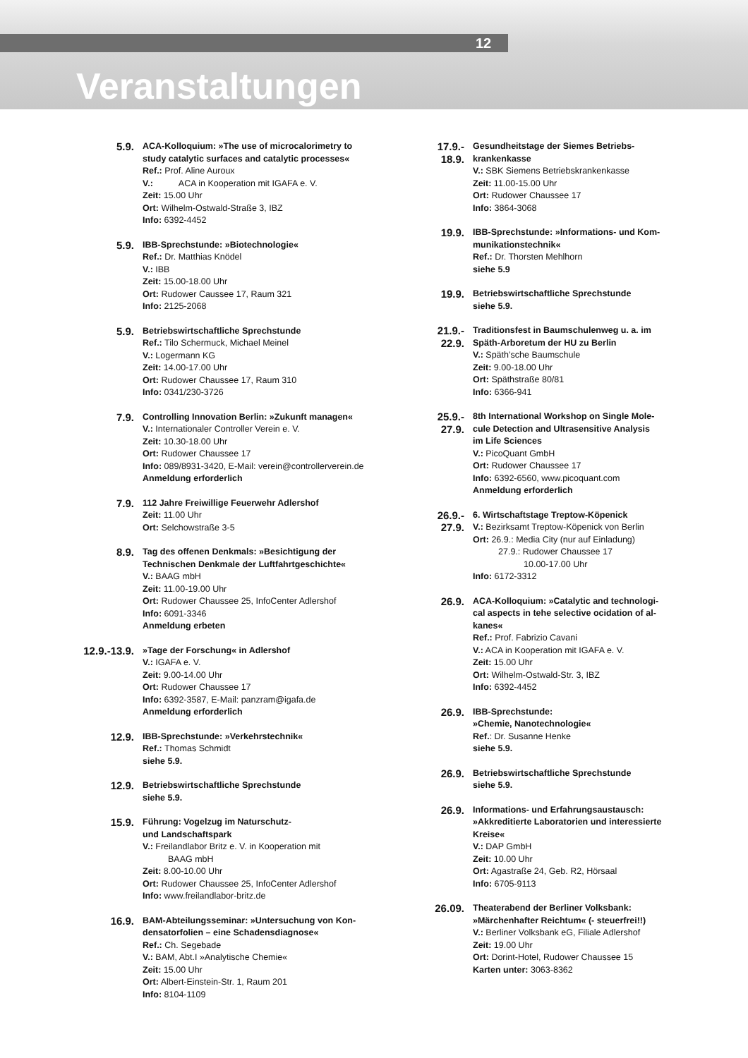12
Veranstaltungen
5.9.
ACA-Kolloquium: »The use of microcalorimetry to
study catalytic surfaces and catalytic processes«
Ref.: Prof. Aline Auroux
V.: ACA in Kooperation mit IGAFA e. V.
Zeit: 15.00 Uhr
Ort: Wilhelm-Ostwald-Straße 3, IBZ
Info: 6392-4452
5.9.
IBB-Sprechstunde: »Biotechnologie«
Ref.: Dr. Matthias Knödel
V.: IBB
Zeit: 15.00-18.00 Uhr
Ort: Rudower Caussee 17, Raum 321
Info: 2125-2068
5.9.
Betriebswirtschaftliche Sprechstunde
Ref.: Tilo Schermuck, Michael Meinel
V.: Logermann KG
Zeit: 14.00-17.00 Uhr
Ort: Rudower Chaussee 17, Raum 310
Info: 0341/230-3726
7.9.
Controlling Innovation Berlin: »Zukunft managen«
V.: Internationaler Controller Verein e. V.
Zeit: 10.30-18.00 Uhr
Ort: Rudower Chaussee 17
Info: 089/8931-3420, E-Mail: verein@controllerverein.de
Anmeldung erforderlich
7.9.
112 Jahre Freiwillige Feuerwehr Adlershof
Zeit: 11.00 Uhr
Ort: Selchowstraße 3-5
8.9.
Tag des offenen Denkmals: »Besichtigung der
Technischen Denkmale der Luftfahrtgeschichte«
V.: BAAG mbH
Zeit: 11.00-19.00 Uhr
Ort: Rudower Chaussee 25, InfoCenter Adlershof
Info: 6091-3346
Anmeldung erbeten
12.9.-13.9.
»Tage der Forschung« in Adlershof
V.: IGAFA e. V.
Zeit: 9.00-14.00 Uhr
Ort: Rudower Chaussee 17
Info: 6392-3587, E-Mail: panzram@igafa.de
Anmeldung erforderlich
12.9.
IBB-Sprechstunde: »Verkehrstechnik«
Ref.: Thomas Schmidt
siehe 5.9.
12.9.
Betriebswirtschaftliche Sprechstunde
siehe 5.9.
15.9.
Führung: Vogelzug im Naturschutz-
und Landschaftspark
V.: Freilandlabor Britz e. V. in Kooperation mit
BAAG mbH
Zeit: 8.00-10.00 Uhr
Ort: Rudower Chaussee 25, InfoCenter Adlershof
Info: www.freilandlabor-britz.de
16.9.
BAM-Abteilungsseminar: »Untersuchung von Kon-
densatorfolien – eine Schadensdiagnose«
Ref.: Ch. Segebade
V.: BAM, Abt.I »Analytische Chemie«
Zeit: 15.00 Uhr
Ort: Albert-Einstein-Str. 1, Raum 201
Info: 8104-1109
17.9.-
18.9.
Gesundheitstage der Siemes Betriebs-
krankenkasse
V.: SBK Siemens Betriebskrankenkasse
Zeit: 11.00-15.00 Uhr
Ort: Rudower Chaussee 17
Info: 3864-3068
19.9.
IBB-Sprechstunde: »Informations- und Kom-
munikationstechnik«
Ref.: Dr. Thorsten Mehlhorn
siehe 5.9
19.9.
Betriebswirtschaftliche Sprechstunde
siehe 5.9.
21.9.-
22.9.
Traditionsfest in Baumschulenweg u. a. im
Späth-Arboretum der HU zu Berlin
V.: Späth’sche Baumschule
Zeit: 9.00-18.00 Uhr
Ort: Späthstraße 80/81
Info: 6366-941
25.9.-
27.9.
8th International Workshop on Single Mole-
cule Detection and Ultrasensitive Analysis
im Life Sciences
V.: PicoQuant GmbH
Ort: Rudower Chaussee 17
Info: 6392-6560, www.picoquant.com
Anmeldung erforderlich
26.9.-
27.9.
6. Wirtschaftstage Treptow-Köpenick
V.: Bezirksamt Treptow-Köpenick von Berlin
Ort: 26.9.: Media City (nur auf Einladung)
27.9.: Rudower Chaussee 17
10.00-17.00 Uhr
Info: 6172-3312
26.9.
ACA-Kolloquium: »Catalytic and technologi-
cal aspects in tehe selective ocidation of al-
kanes«
Ref.: Prof. Fabrizio Cavani
V.: ACA in Kooperation mit IGAFA e. V.
Zeit: 15.00 Uhr
Ort: Wilhelm-Ostwald-Str. 3, IBZ
Info: 6392-4452
26.9.
IBB-Sprechstunde:
»Chemie, Nanotechnologie«
Ref.: Dr. Susanne Henke
siehe 5.9.
26.9.
Betriebswirtschaftliche Sprechstunde
siehe 5.9.
26.9.
Informations- und Erfahrungsaustausch:
»Akkreditierte Laboratorien und interessierte
Kreise«
V.: DAP GmbH
Zeit: 10.00 Uhr
Ort: Agastraße 24, Geb. R2, Hörsaal
Info: 6705-9113
26.09.
Theaterabend der Berliner Volksbank:
»Märchenhafter Reichtum« (- steuerfrei!!)
V.: Berliner Volksbank eG, Filiale Adlershof
Zeit: 19.00 Uhr
Ort: Dorint-Hotel, Rudower Chaussee 15
Karten unter: 3063-8362